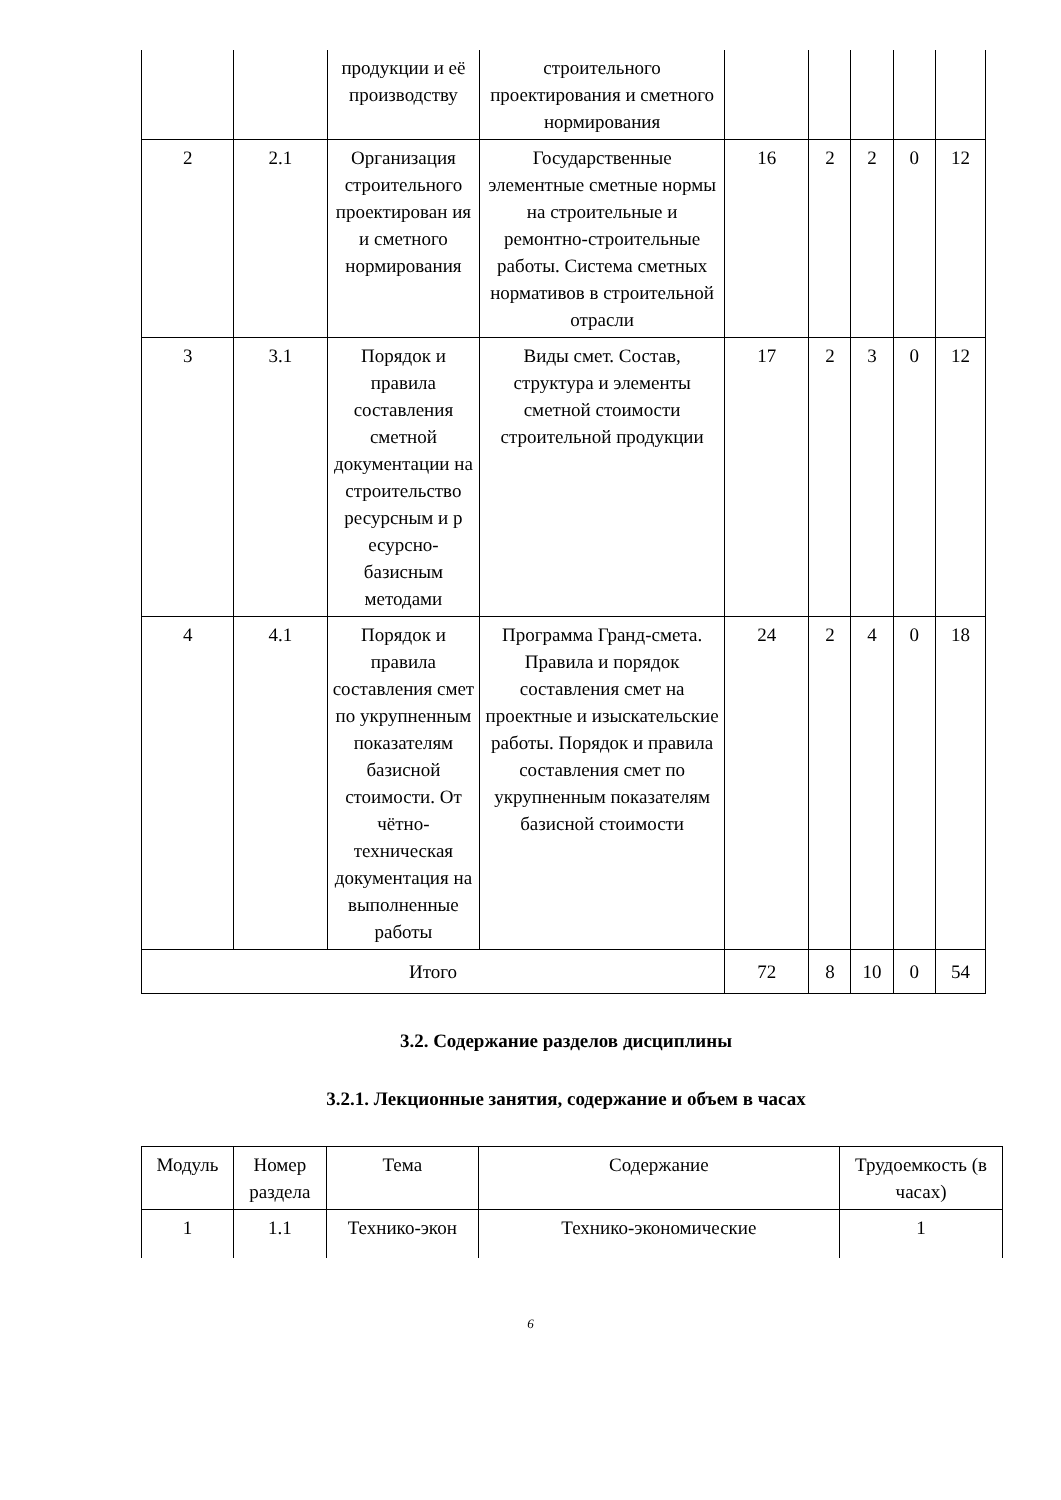| | | продукции и её производству | строительного проектирования и сметного нормирования | | | | | |
| 2 | 2.1 | Организация строительного проектирован ия и сметного нормирования | Государственные элементные сметные нормы на строительные и ремонтно-строительные работы. Система сметных нормативов в строительной отрасли | 16 | 2 | 2 | 0 | 12 |
| 3 | 3.1 | Порядок и правила составления сметной документации на строительство ресурсным и р есурсно-базисным методами | Виды смет. Состав, структура и элементы сметной стоимости строительной продукции | 17 | 2 | 3 | 0 | 12 |
| 4 | 4.1 | Порядок и правила составления смет по укрупненным показателям базисной стоимости. От чётно-техническая документация на выполненные работы | Программа Гранд-смета. Правила и порядок составления смет на проектные и изыскательские работы. Порядок и правила составления смет по укрупненным показателям базисной стоимости | 24 | 2 | 4 | 0 | 18 |
| Итого | | | | 72 | 8 | 10 | 0 | 54 |
3.2. Содержание разделов дисциплины
3.2.1. Лекционные занятия, содержание и объем в часах
| Модуль | Номер раздела | Тема | Содержание | Трудоемкость (в часах) |
| --- | --- | --- | --- | --- |
| 1 | 1.1 | Технико-экон | Технико-экономические | 1 |
6